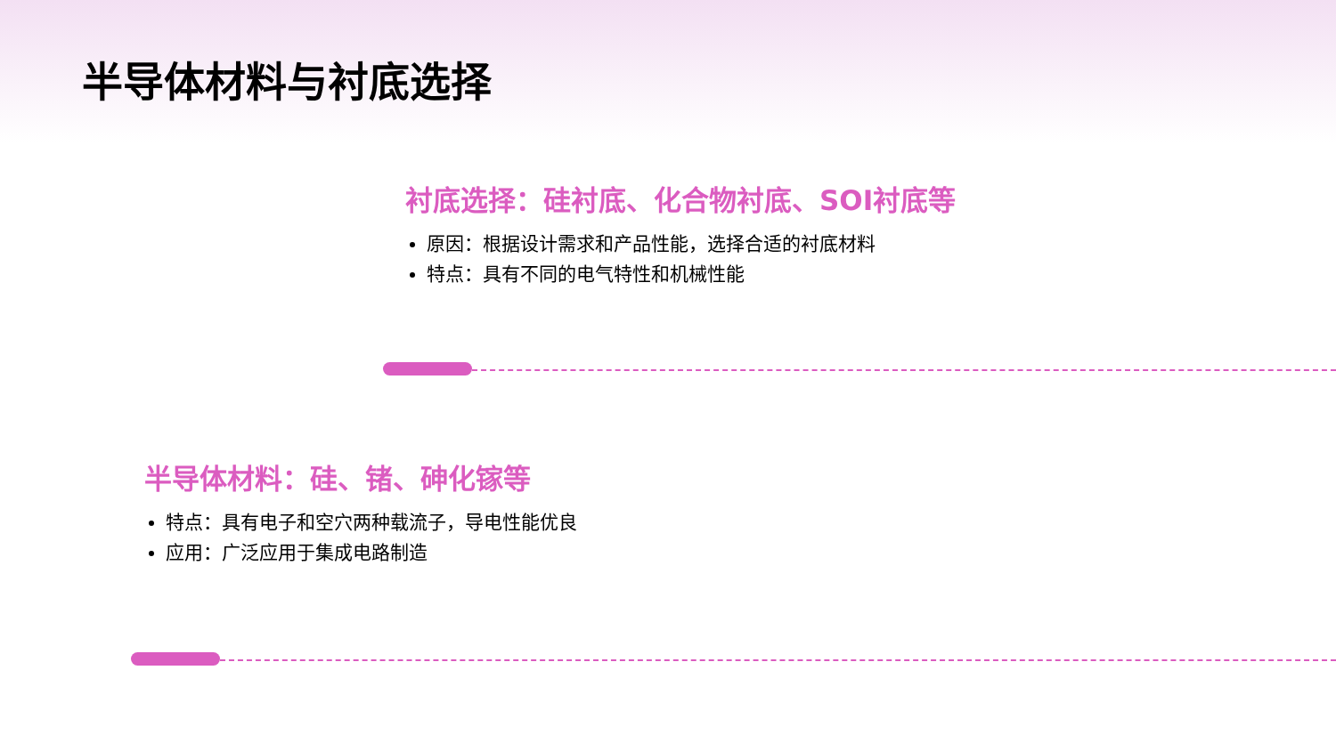半导体材料与衬底选择
衬底选择：硅衬底、化合物衬底、SOI衬底等
原因：根据设计需求和产品性能，选择合适的衬底材料
特点：具有不同的电气特性和机械性能
半导体材料：硅、锗、砷化镓等
特点：具有电子和空穴两种载流子，导电性能优良
应用：广泛应用于集成电路制造